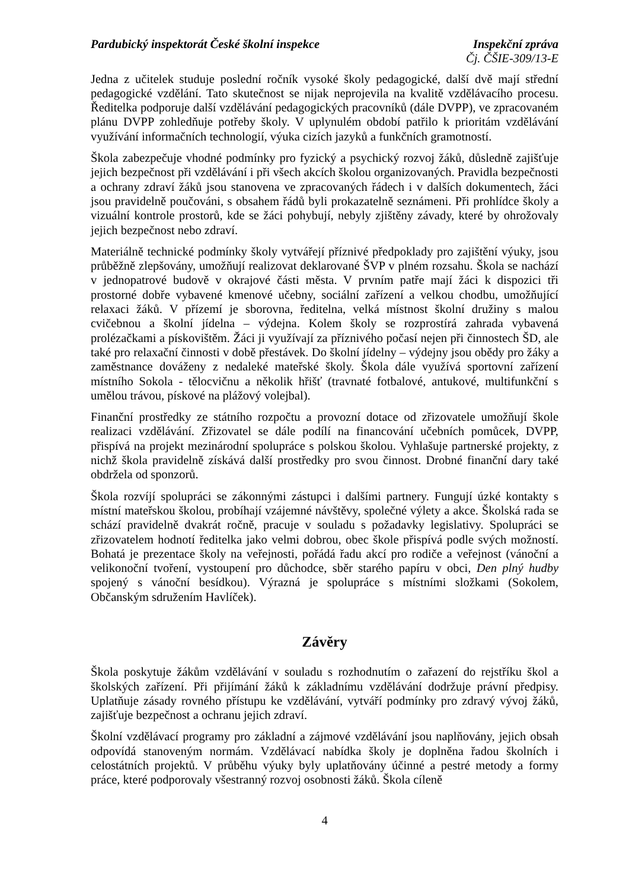Pardubický inspektorát České školní inspekce Inspekční zpráva
Čj. ČŠIE-309/13-E
Jedna z učitelek studuje poslední ročník vysoké školy pedagogické, další dvě mají střední pedagogické vzdělání. Tato skutečnost se nijak neprojevila na kvalitě vzdělávacího procesu. Ředitelka podporuje další vzdělávání pedagogických pracovníků (dále DVPP), ve zpracovaném plánu DVPP zohledňuje potřeby školy. V uplynulém období patřilo k prioritám vzdělávání využívání informačních technologií, výuka cizích jazyků a funkčních gramotností.
Škola zabezpečuje vhodné podmínky pro fyzický a psychický rozvoj žáků, důsledně zajišťuje jejich bezpečnost při vzdělávání i při všech akcích školou organizovaných. Pravidla bezpečnosti a ochrany zdraví žáků jsou stanovena ve zpracovaných řádech i v dalších dokumentech, žáci jsou pravidelně poučováni, s obsahem řádů byli prokazatelně seznámeni. Při prohlídce školy a vizuální kontrole prostorů, kde se žáci pohybují, nebyly zjištěny závady, které by ohrožovaly jejich bezpečnost nebo zdraví.
Materiálně technické podmínky školy vytvářejí příznivé předpoklady pro zajištění výuky, jsou průběžně zlepšovány, umožňují realizovat deklarované ŠVP v plném rozsahu. Škola se nachází v jednopatrové budově v okrajové části města. V prvním patře mají žáci k dispozici tři prostorné dobře vybavené kmenové učebny, sociální zařízení a velkou chodbu, umožňující relaxaci žáků. V přízemí je sborovna, ředitelna, velká místnost školní družiny s malou cvičebnou a školní jídelna – výdejna. Kolem školy se rozprostírá zahrada vybavená prolézačkami a pískovištěm. Žáci ji využívají za příznivého počasí nejen při činnostech ŠD, ale také pro relaxační činnosti v době přestávek. Do školní jídelny – výdejny jsou obědy pro žáky a zaměstnance dováženy z nedaleké mateřské školy. Škola dále využívá sportovní zařízení místního Sokola - tělocvičnu a několik hřišť (travnaté fotbalové, antukové, multifunkční s umělou trávou, pískové na plážový volejbal).
Finanční prostředky ze státního rozpočtu a provozní dotace od zřizovatele umožňují škole realizaci vzdělávání. Zřizovatel se dále podílí na financování učebních pomůcek, DVPP, přispívá na projekt mezinárodní spolupráce s polskou školou. Vyhlašuje partnerské projekty, z nichž škola pravidelně získává další prostředky pro svou činnost. Drobné finanční dary také obdržela od sponzorů.
Škola rozvíjí spolupráci se zákonnými zástupci i dalšími partnery. Fungují úzké kontakty s místní mateřskou školou, probíhají vzájemné návštěvy, společné výlety a akce. Školská rada se schází pravidelně dvakrát ročně, pracuje v souladu s požadavky legislativy. Spolupráci se zřizovatelem hodnotí ředitelka jako velmi dobrou, obec škole přispívá podle svých možností. Bohatá je prezentace školy na veřejnosti, pořádá řadu akcí pro rodiče a veřejnost (vánoční a velikonoční tvoření, vystoupení pro důchodce, sběr starého papíru v obci, Den plný hudby spojený s vánoční besídkou). Výrazná je spolupráce s místními složkami (Sokolem, Občanským sdružením Havlíček).
Závěry
Škola poskytuje žákům vzdělávání v souladu s rozhodnutím o zařazení do rejstříku škol a školských zařízení. Při přijímání žáků k základnímu vzdělávání dodržuje právní předpisy. Uplatňuje zásady rovného přístupu ke vzdělávání, vytváří podmínky pro zdravý vývoj žáků, zajišťuje bezpečnost a ochranu jejich zdraví.
Školní vzdělávací programy pro základní a zájmové vzdělávání jsou naplňovány, jejich obsah odpovídá stanoveným normám. Vzdělávací nabídka školy je doplněna řadou školních i celostátních projektů. V průběhu výuky byly uplatňovány účinné a pestré metody a formy práce, které podporovaly všestranný rozvoj osobnosti žáků. Škola cíleně
4